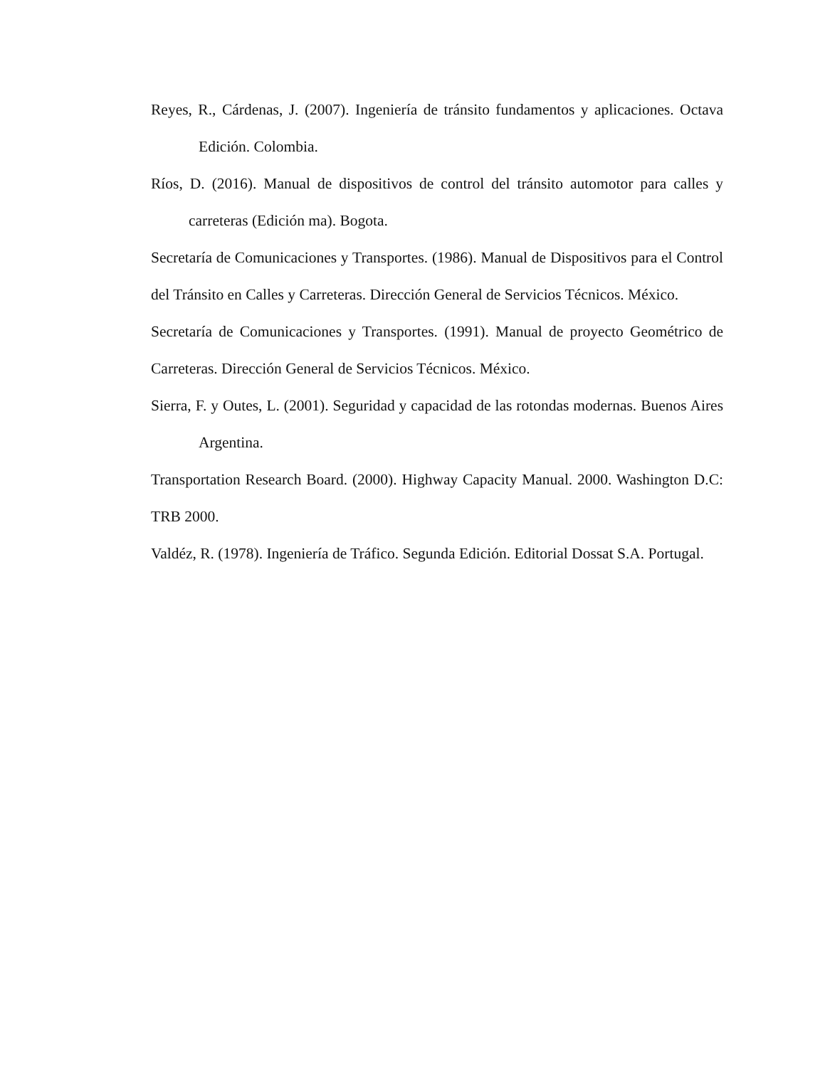Reyes, R., Cárdenas, J. (2007). Ingeniería de tránsito fundamentos y aplicaciones. Octava Edición. Colombia.
Ríos, D. (2016). Manual de dispositivos de control del tránsito automotor para calles y carreteras (Edición ma). Bogota.
Secretaría de Comunicaciones y Transportes. (1986). Manual de Dispositivos para el Control del Tránsito en Calles y Carreteras. Dirección General de Servicios Técnicos. México.
Secretaría de Comunicaciones y Transportes. (1991). Manual de proyecto Geométrico de Carreteras. Dirección General de Servicios Técnicos. México.
Sierra, F. y Outes, L. (2001). Seguridad y capacidad de las rotondas modernas. Buenos Aires Argentina.
Transportation Research Board. (2000). Highway Capacity Manual. 2000. Washington D.C: TRB 2000.
Valdéz, R. (1978). Ingeniería de Tráfico. Segunda Edición. Editorial Dossat S.A. Portugal.